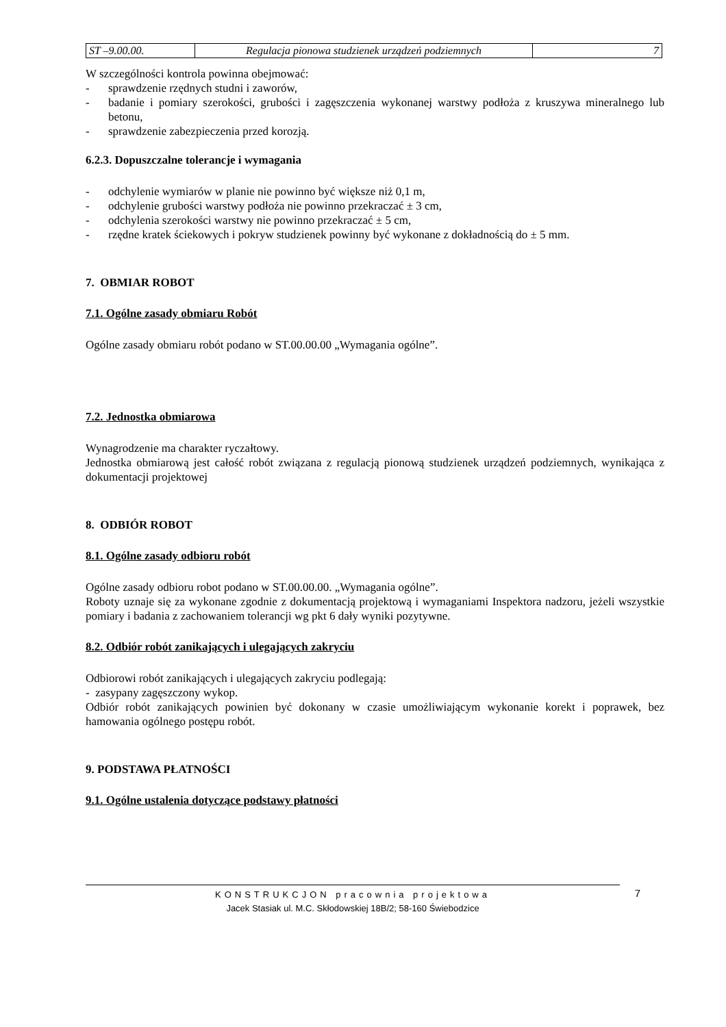| ST –9.00.00. | Regulacja pionowa studzienek urządzeń podziemnych | 7 |
W szczególności kontrola powinna obejmować:
- sprawdzenie rzędnych studni i zaworów,
- badanie i pomiary szerokości, grubości i zagęszczenia wykonanej warstwy podłoża z kruszywa mineralnego lub betonu,
- sprawdzenie zabezpieczenia przed korozją.
6.2.3. Dopuszczalne tolerancje i wymagania
- odchylenie wymiarów w planie nie powinno być większe niż 0,1 m,
- odchylenie grubości warstwy podłoża nie powinno przekraczać ± 3 cm,
- odchylenia szerokości warstwy nie powinno przekraczać ± 5 cm,
- rzędne kratek ściekowych i pokryw studzienek powinny być wykonane z dokładnością do ± 5 mm.
7. OBMIAR ROBOT
7.1. Ogólne zasady obmiaru Robót
Ogólne zasady obmiaru robót podano w ST.00.00.00 „Wymagania ogólne”.
7.2. Jednostka obmiarowa
Wynagrodzenie ma charakter ryczałtowy.
Jednostka obmiarową jest całość robót związana z regulacją pionową studzienek urządzeń podziemnych, wynikająca z dokumentacji projektowej
8. ODBIÓR ROBOT
8.1. Ogólne zasady odbioru robót
Ogólne zasady odbioru robot podano w ST.00.00.00. „Wymagania ogólne”.
Roboty uznaje się za wykonane zgodnie z dokumentacją projektową i wymaganiami Inspektora nadzoru, jeżeli wszystkie pomiary i badania z zachowaniem tolerancji wg pkt 6 dały wyniki pozytywne.
8.2. Odbiór robót zanikających i ulegających zakryciu
Odbiorowi robót zanikających i ulegających zakryciu podlegają:
- zasypany zagęszczony wykop.
Odbiór robót zanikających powinien być dokonany w czasie umożliwiającym wykonanie korekt i poprawek, bez hamowania ogólnego postępu robót.
9. PODSTAWA PŁATNOŚCI
9.1. Ogólne ustalenia dotyczące podstawy płatności
KONSTRUKCJON pracownia projektowa
Jacek Stasiak ul. M.C. Skłodowskiej 18B/2; 58-160 Świebodzice
7